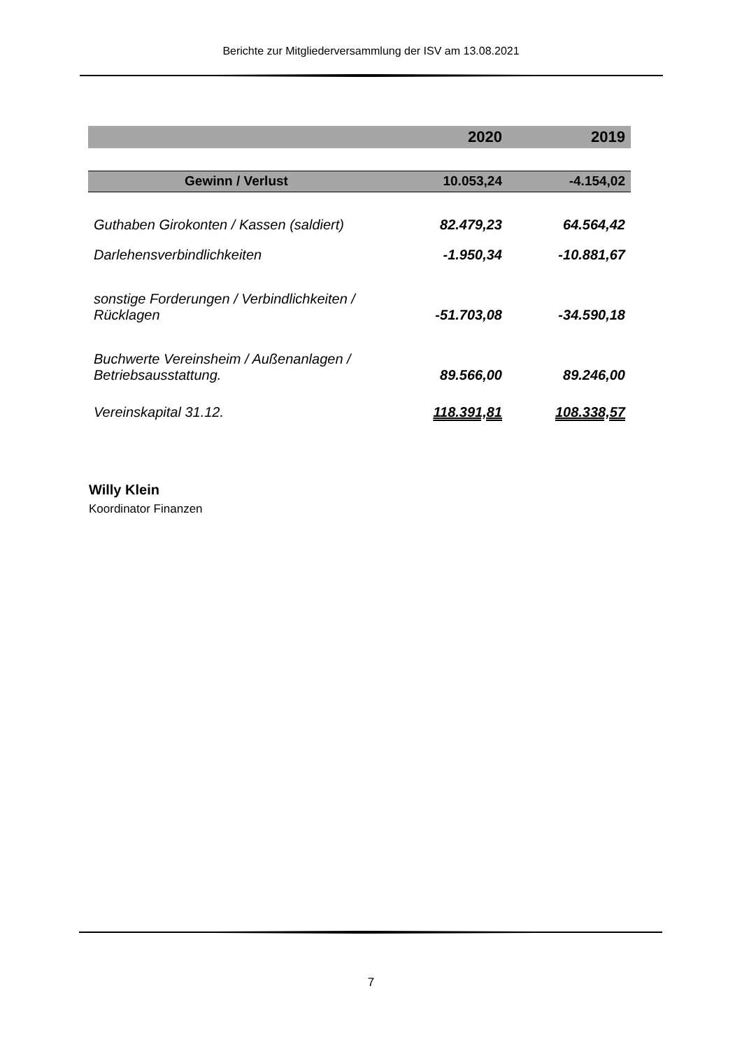Berichte zur Mitgliederversammlung der ISV am 13.08.2021
| | 2020 | 2019 |
| --- | --- | --- |
| Gewinn / Verlust | 10.053,24 | -4.154,02 |
| Guthaben Girokonten / Kassen (saldiert) | 82.479,23 | 64.564,42 |
| Darlehensverbindlichkeiten | -1.950,34 | -10.881,67 |
| sonstige Forderungen / Verbindlichkeiten / Rücklagen | -51.703,08 | -34.590,18 |
| Buchwerte Vereinsheim / Außenanlagen / Betriebsausstattung. | 89.566,00 | 89.246,00 |
| Vereinskapital 31.12. | 118.391,81 | 108.338,57 |
Willy Klein
Koordinator Finanzen
7